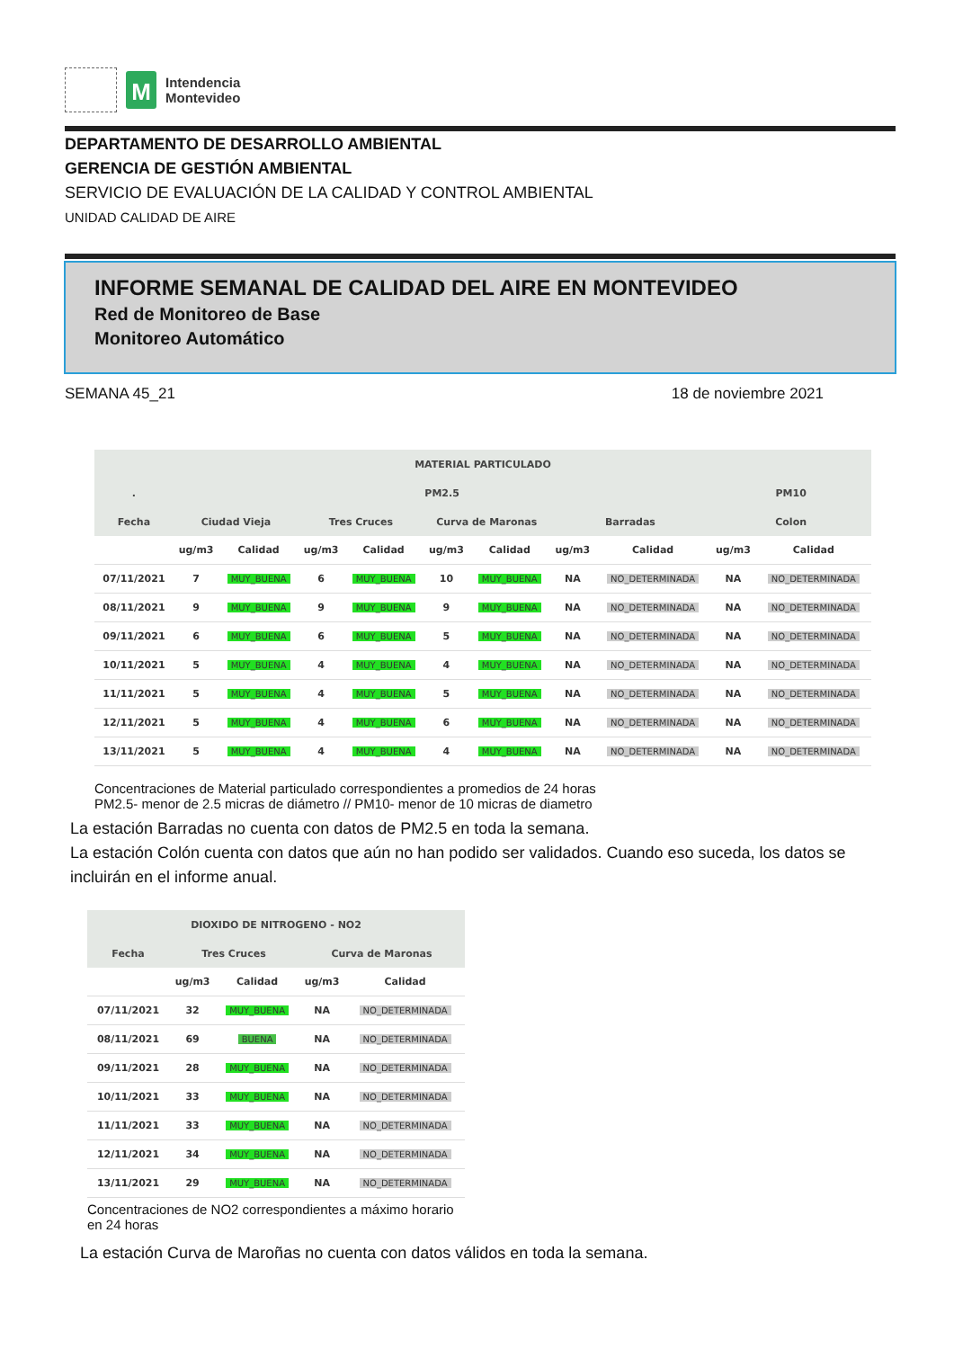M
Intendencia
Montevideo
DEPARTAMENTO DE DESARROLLO AMBIENTAL
GERENCIA DE GESTIÓN AMBIENTAL
SERVICIO DE EVALUACIÓN DE LA CALIDAD Y CONTROL AMBIENTAL
UNIDAD CALIDAD DE AIRE
INFORME SEMANAL DE CALIDAD DEL AIRE EN MONTEVIDEO
Red de Monitoreo de Base
Monitoreo Automático
SEMANA 45_21 18 de noviembre 2021
| MATERIAL PARTICULADO | | | | | | | | | | |
| --- | --- | --- | --- | --- | --- | --- | --- | --- | --- | --- |
| . | PM2.5 | | | | | | | | PM10 | |
| Fecha | Ciudad Vieja | | Tres Cruces | | Curva de Maronas | | Barradas | | Colon | |
| | ug/m3 | Calidad | ug/m3 | Calidad | ug/m3 | Calidad | ug/m3 | Calidad | ug/m3 | Calidad |
| 07/11/2021 | 7 | MUY_BUENA | 6 | MUY_BUENA | 10 | MUY_BUENA | NA | NO_DETERMINADA | NA | NO_DETERMINADA |
| 08/11/2021 | 9 | MUY_BUENA | 9 | MUY_BUENA | 9 | MUY_BUENA | NA | NO_DETERMINADA | NA | NO_DETERMINADA |
| 09/11/2021 | 6 | MUY_BUENA | 6 | MUY_BUENA | 5 | MUY_BUENA | NA | NO_DETERMINADA | NA | NO_DETERMINADA |
| 10/11/2021 | 5 | MUY_BUENA | 4 | MUY_BUENA | 4 | MUY_BUENA | NA | NO_DETERMINADA | NA | NO_DETERMINADA |
| 11/11/2021 | 5 | MUY_BUENA | 4 | MUY_BUENA | 5 | MUY_BUENA | NA | NO_DETERMINADA | NA | NO_DETERMINADA |
| 12/11/2021 | 5 | MUY_BUENA | 4 | MUY_BUENA | 6 | MUY_BUENA | NA | NO_DETERMINADA | NA | NO_DETERMINADA |
| 13/11/2021 | 5 | MUY_BUENA | 4 | MUY_BUENA | 4 | MUY_BUENA | NA | NO_DETERMINADA | NA | NO_DETERMINADA |
Concentraciones de Material particulado correspondientes a promedios de 24 horas
PM2.5- menor de 2.5 micras de diámetro // PM10- menor de 10 micras de diametro
La estación Barradas no cuenta con datos de PM2.5 en toda la semana.
La estación Colón cuenta con datos que aún no han podido ser validados. Cuando eso suceda, los datos se incluirán en el informe anual.
| DIOXIDO DE NITROGENO - NO2 | | | | |
| --- | --- | --- | --- | --- |
| Fecha | Tres Cruces | | Curva de Maronas | |
| | ug/m3 | Calidad | ug/m3 | Calidad |
| 07/11/2021 | 32 | MUY_BUENA | NA | NO_DETERMINADA |
| 08/11/2021 | 69 | BUENA | NA | NO_DETERMINADA |
| 09/11/2021 | 28 | MUY_BUENA | NA | NO_DETERMINADA |
| 10/11/2021 | 33 | MUY_BUENA | NA | NO_DETERMINADA |
| 11/11/2021 | 33 | MUY_BUENA | NA | NO_DETERMINADA |
| 12/11/2021 | 34 | MUY_BUENA | NA | NO_DETERMINADA |
| 13/11/2021 | 29 | MUY_BUENA | NA | NO_DETERMINADA |
Concentraciones de NO2 correspondientes a máximo horario en 24 horas
La estación Curva de Maroñas no cuenta con datos válidos en toda la semana.